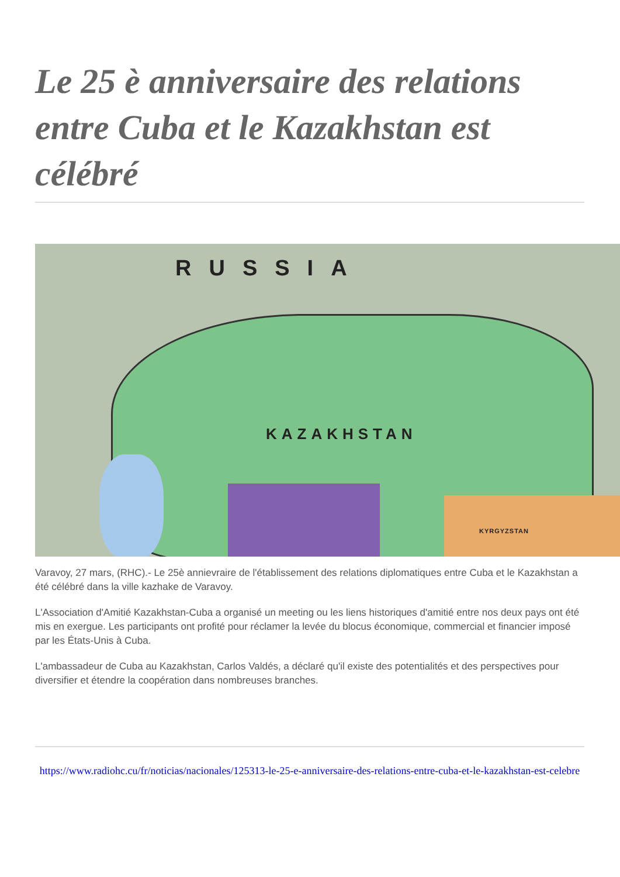Le 25 è anniversaire des relations entre Cuba et le Kazakhstan est célébré
RUSSIA
KAZAKHSTAN
KYRGYZSTAN
Varavoy, 27 mars, (RHC).- Le 25è annievraire de l'établissement des relations diplomatiques entre Cuba et le Kazakhstan a été célébré dans la ville kazhake de Varavoy.
L'Association d'Amitié Kazakhstan-Cuba a organisé un meeting ou les liens historiques d'amitié entre nos deux pays ont été mis en exergue. Les participants ont profité pour réclamer la levée du blocus économique, commercial et financier imposé par les États-Unis à Cuba.
L'ambassadeur de Cuba au Kazakhstan, Carlos Valdés, a déclaré qu'il existe des potentialités et des perspectives pour diversifier et étendre la coopération dans nombreuses branches.
https://www.radiohc.cu/fr/noticias/nacionales/125313-le-25-e-anniversaire-des-relations-entre-cuba-et-le-kazakhstan-est-celebre